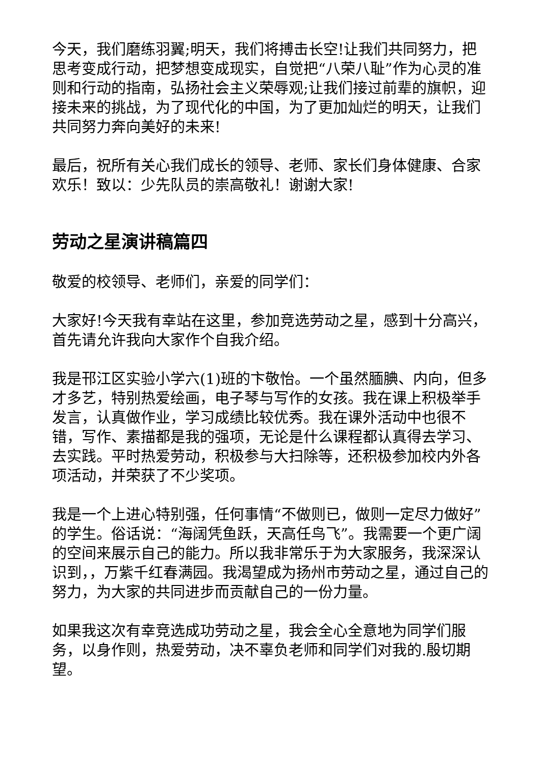今天，我们磨练羽翼;明天，我们将搏击长空!让我们共同努力，把思考变成行动，把梦想变成现实，自觉把“八荣八耻”作为心灵的准则和行动的指南，弘扬社会主义荣辱观;让我们接过前辈的旗帜，迎接未来的挑战，为了现代化的中国，为了更加灿烂的明天，让我们共同努力奔向美好的未来!
最后，祝所有关心我们成长的领导、老师、家长们身体健康、合家欢乐！致以：少先队员的崇高敬礼！谢谢大家!
劳动之星演讲稿篇四
敬爱的校领导、老师们，亲爱的同学们：
大家好!今天我有幸站在这里，参加竞选劳动之星，感到十分高兴，首先请允许我向大家作个自我介绍。
我是邗江区实验小学六(1)班的卞敬怡。一个虽然腼腆、内向，但多才多艺，特别热爱绘画，电子琴与写作的女孩。我在课上积极举手发言，认真做作业，学习成绩比较优秀。我在课外活动中也很不错，写作、素描都是我的强项，无论是什么课程都认真得去学习、去实践。平时热爱劳动，积极参与大扫除等，还积极参加校内外各项活动，并荣获了不少奖项。
我是一个上进心特别强，任何事情“不做则已，做则一定尽力做好”的学生。俗话说：“海阔凭鱼跃，天高任鸟飞”。我需要一个更广阔的空间来展示自己的能力。所以我非常乐于为大家服务，我深深认识到，，万紫千红春满园。我渴望成为扬州市劳动之星，通过自己的努力，为大家的共同进步而贡献自己的一份力量。
如果我这次有幸竞选成功劳动之星，我会全心全意地为同学们服务，以身作则，热爱劳动，决不辜负老师和同学们对我的.殷切期望。